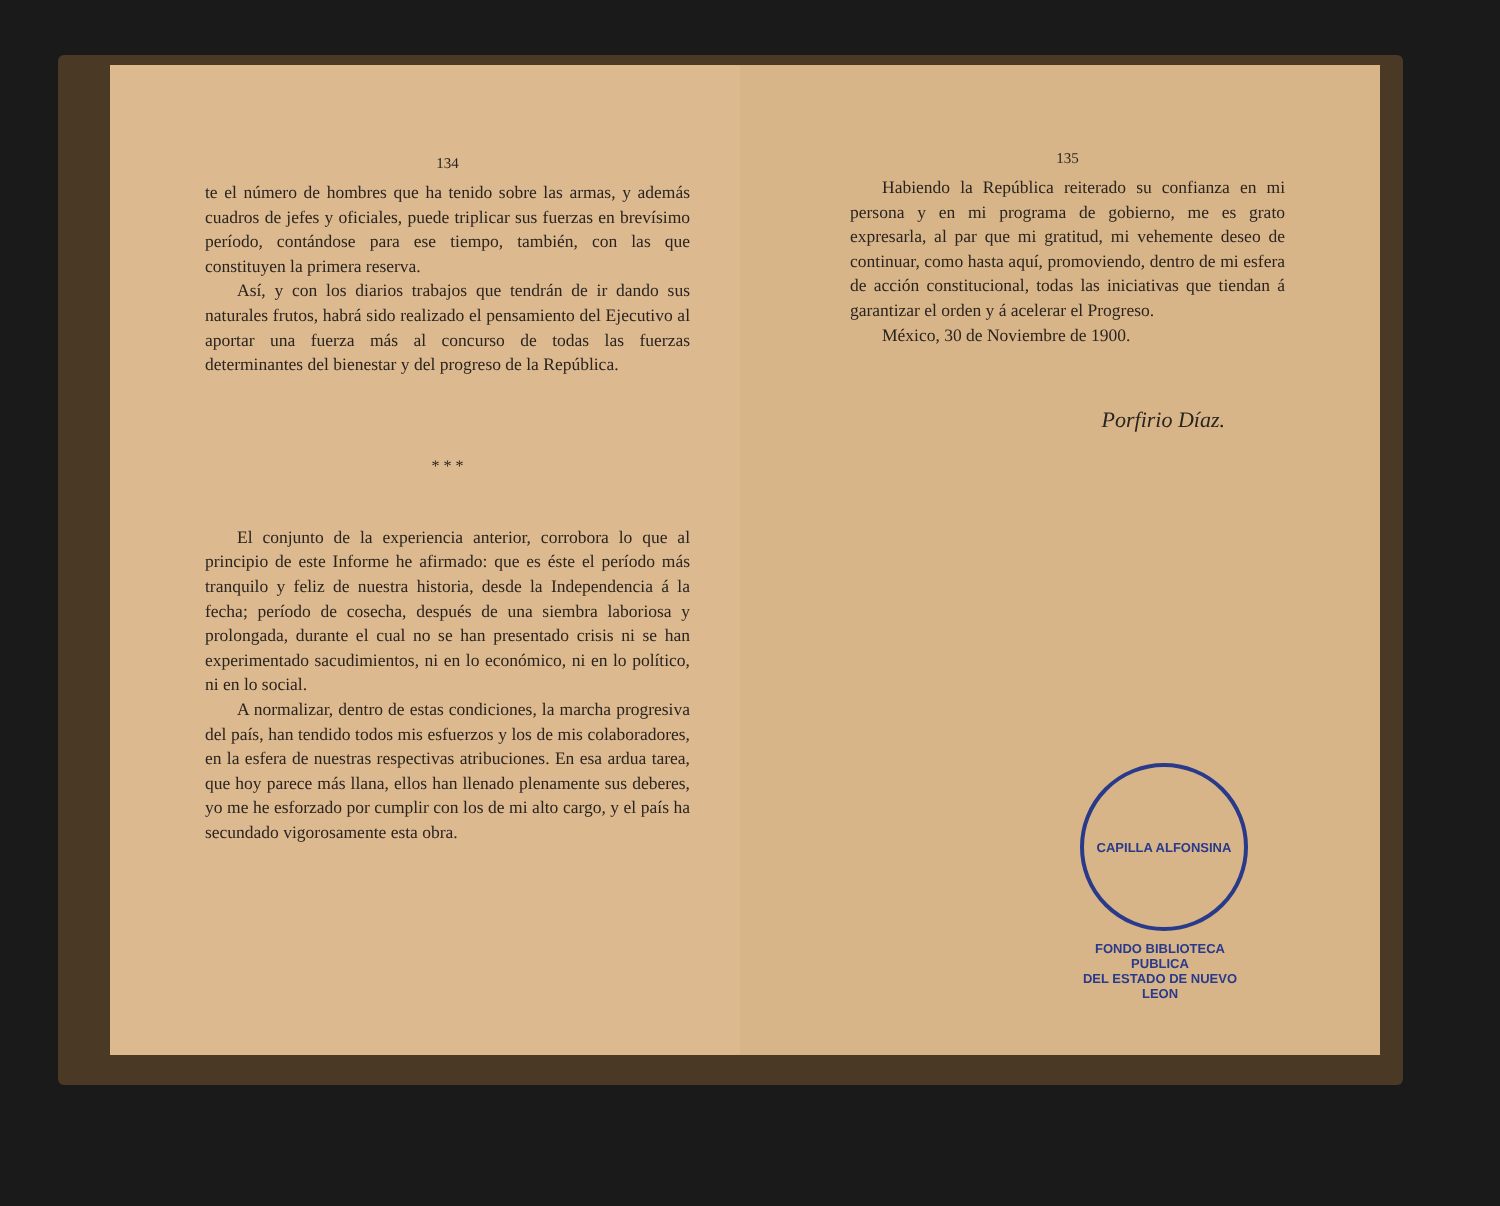134
te el número de hombres que ha tenido sobre las armas, y además cuadros de jefes y oficiales, puede triplicar sus fuerzas en brevísimo período, contándose para ese tiempo, también, con las que constituyen la primera reserva.
Así, y con los diarios trabajos que tendrán de ir dando sus naturales frutos, habrá sido realizado el pensamiento del Ejecutivo al aportar una fuerza más al concurso de todas las fuerzas determinantes del bienestar y del progreso de la República.
* * *
El conjunto de la experiencia anterior, corrobora lo que al principio de este Informe he afirmado: que es éste el período más tranquilo y feliz de nuestra historia, desde la Independencia á la fecha; período de cosecha, después de una siembra laboriosa y prolongada, durante el cual no se han presentado crisis ni se han experimentado sacudimientos, ni en lo económico, ni en lo político, ni en lo social.
A normalizar, dentro de estas condiciones, la marcha progresiva del país, han tendido todos mis esfuerzos y los de mis colaboradores, en la esfera de nuestras respectivas atribuciones. En esa ardua tarea, que hoy parece más llana, ellos han llenado plenamente sus deberes, yo me he esforzado por cumplir con los de mi alto cargo, y el país ha secundado vigorosamente esta obra.
135
Habiendo la República reiterado su confianza en mi persona y en mi programa de gobierno, me es grato expresarla, al par que mi gratitud, mi vehemente deseo de continuar, como hasta aquí, promoviendo, dentro de mi esfera de acción constitucional, todas las iniciativas que tiendan á garantizar el orden y á acelerar el Progreso.
México, 30 de Noviembre de 1900.
Porfirio Díaz.
CAPILLA ALFONSINA
FONDO BIBLIOTECA PUBLICA
DEL ESTADO DE NUEVO LEON